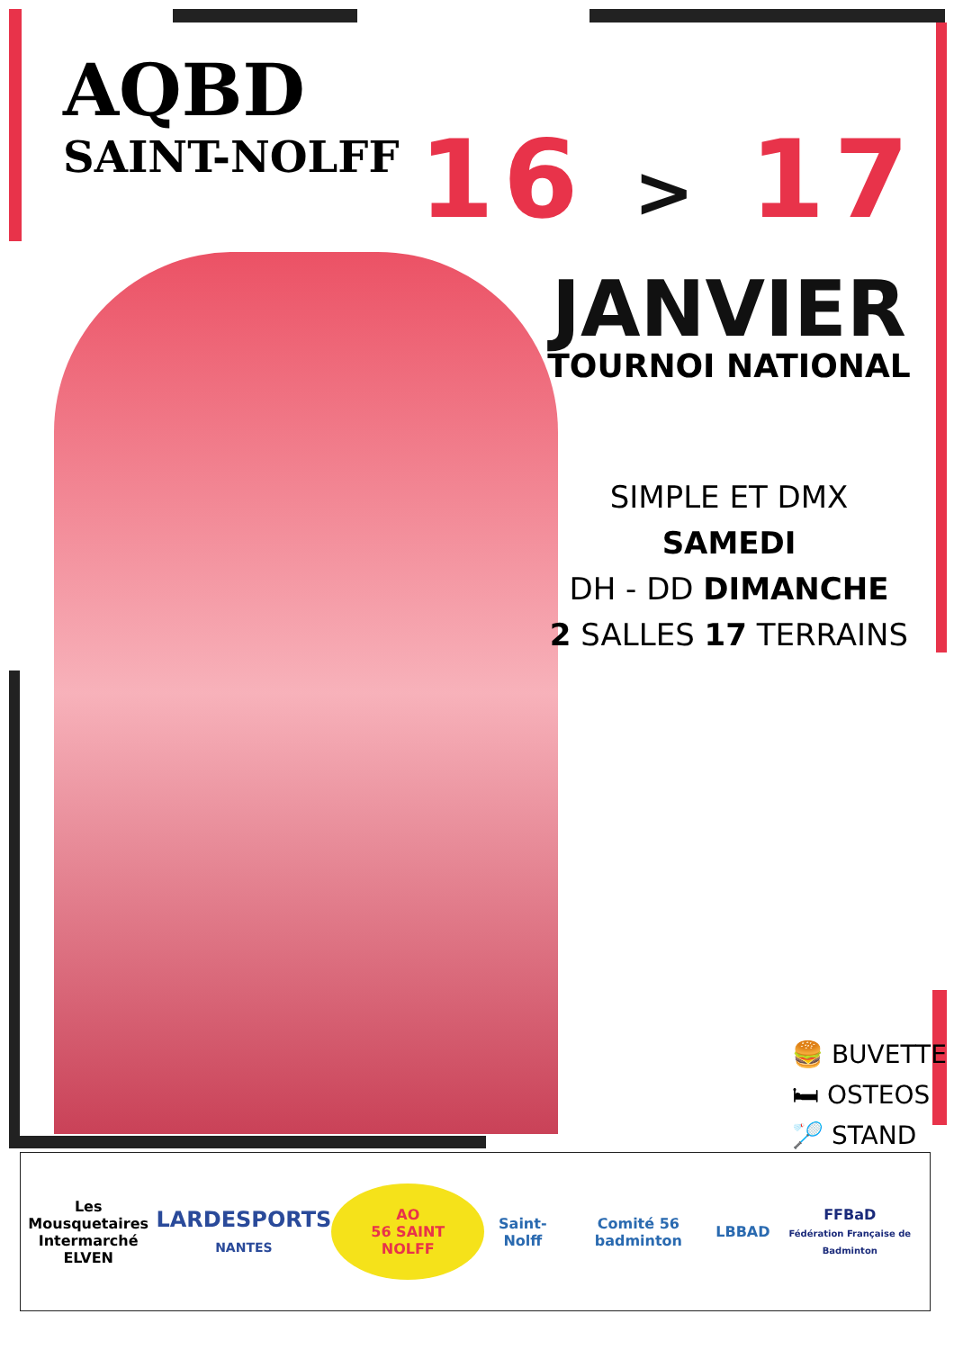AQBD
SAINT-NOLFF
16 > 17
JANVIER
TOURNOI NATIONAL
SIMPLE ET DMX SAMEDI
DH - DD DIMANCHE
2 SALLES 17 TERRAINS
🍔 BUVETTE
🛏 OSTEOS
🏸 STAND
Les Mousquetaires
Intermarché
ELVEN
LARDESPORTS
NANTES
AO
56 SAINT NOLFF
Saint-Nolff Comité 56 badminton LBBAD
FFBaD
Fédération Française de Badminton